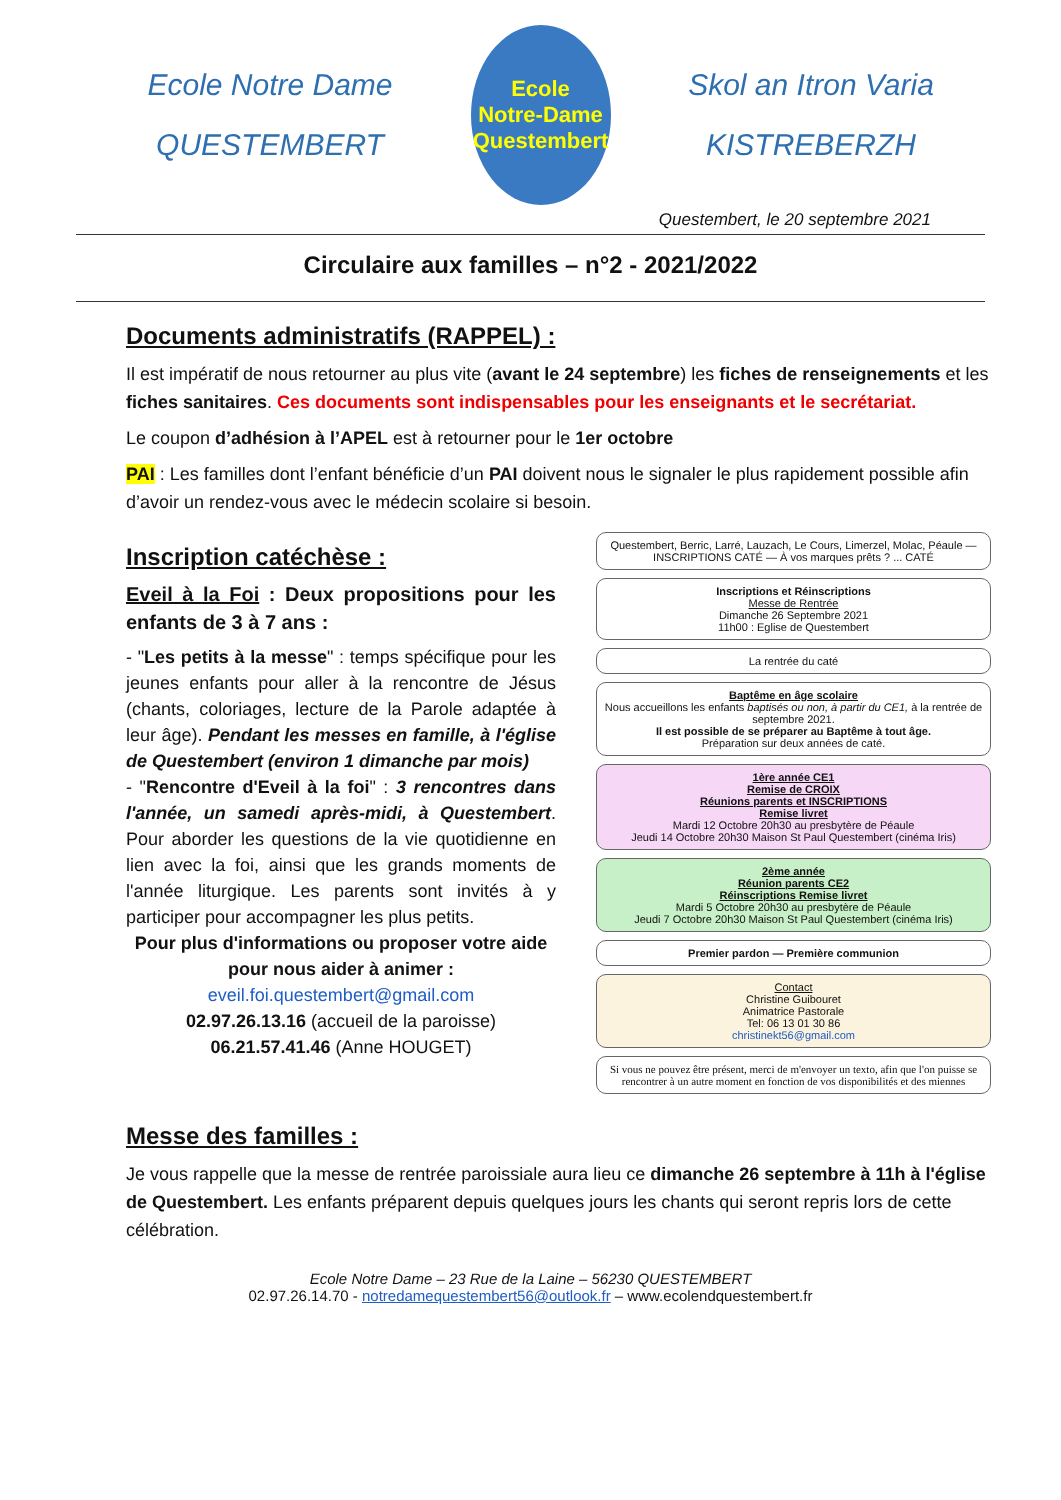Ecole Notre Dame
QUESTEMBERT
Ecole
Notre-Dame
Questembert
Skol an Itron Varia
KISTREBERZH
Questembert, le 20 septembre 2021
Circulaire aux familles – n°2 - 2021/2022
Documents administratifs (RAPPEL) :
Il est impératif de nous retourner au plus vite (avant le 24 septembre) les fiches de renseignements et les fiches sanitaires. Ces documents sont indispensables pour les enseignants et le secrétariat.
Le coupon d’adhésion à l’APEL est à retourner pour le 1er octobre
PAI : Les familles dont l’enfant bénéficie d’un PAI doivent nous le signaler le plus rapidement possible afin d’avoir un rendez-vous avec le médecin scolaire si besoin.
Inscription catéchèse :
Eveil à la Foi : Deux propositions pour les enfants de 3 à 7 ans :
- "Les petits à la messe" : temps spécifique pour les jeunes enfants pour aller à la rencontre de Jésus (chants, coloriages, lecture de la Parole adaptée à leur âge). Pendant les messes en famille, à l'église de Questembert (environ 1 dimanche par mois)
- "Rencontre d'Eveil à la foi" : 3 rencontres dans l'année, un samedi après-midi, à Questembert. Pour aborder les questions de la vie quotidienne en lien avec la foi, ainsi que les grands moments de l'année liturgique. Les parents sont invités à y participer pour accompagner les plus petits.
Pour plus d'informations ou proposer votre aide pour nous aider à animer :
eveil.foi.questembert@gmail.com
02.97.26.13.16 (accueil de la paroisse)
06.21.57.41.46 (Anne HOUGET)
Questembert, Berric, Larré, Lauzach, Le Cours, Limerzel, Molac, Péaule — INSCRIPTIONS CATÉ — À vos marques prêts ? ... CATÉ
Inscriptions et Réinscriptions
Messe de Rentrée
Dimanche 26 Septembre 2021
11h00 : Eglise de Questembert
La rentrée du caté
Baptême en âge scolaire
Nous accueillons les enfants baptisés ou non, à partir du CE1, à la rentrée de septembre 2021.
Il est possible de se préparer au Baptême à tout âge.
Préparation sur deux années de caté.
1ère année CE1
Remise de CROIX
Réunions parents et INSCRIPTIONS
Remise livret
Mardi 12 Octobre 20h30 au presbytère de Péaule
Jeudi 14 Octobre 20h30 Maison St Paul Questembert (cinéma Iris)
2ème année
Réunion parents CE2
Réinscriptions Remise livret
Mardi 5 Octobre 20h30 au presbytère de Péaule
Jeudi 7 Octobre 20h30 Maison St Paul Questembert (cinéma Iris)
Premier pardon — Première communion
Contact
Christine Guibouret
Animatrice Pastorale
Tel: 06 13 01 30 86
christinekt56@gmail.com
Si vous ne pouvez être présent, merci de m'envoyer un texto, afin que l'on puisse se rencontrer à un autre moment en fonction de vos disponibilités et des miennes
Messe des familles :
Je vous rappelle que la messe de rentrée paroissiale aura lieu ce dimanche 26 septembre à 11h à l'église de Questembert. Les enfants préparent depuis quelques jours les chants qui seront repris lors de cette célébration.
Ecole Notre Dame – 23 Rue de la Laine – 56230 QUESTEMBERT
02.97.26.14.70 - notredamequestembert56@outlook.fr – www.ecolendquestembert.fr